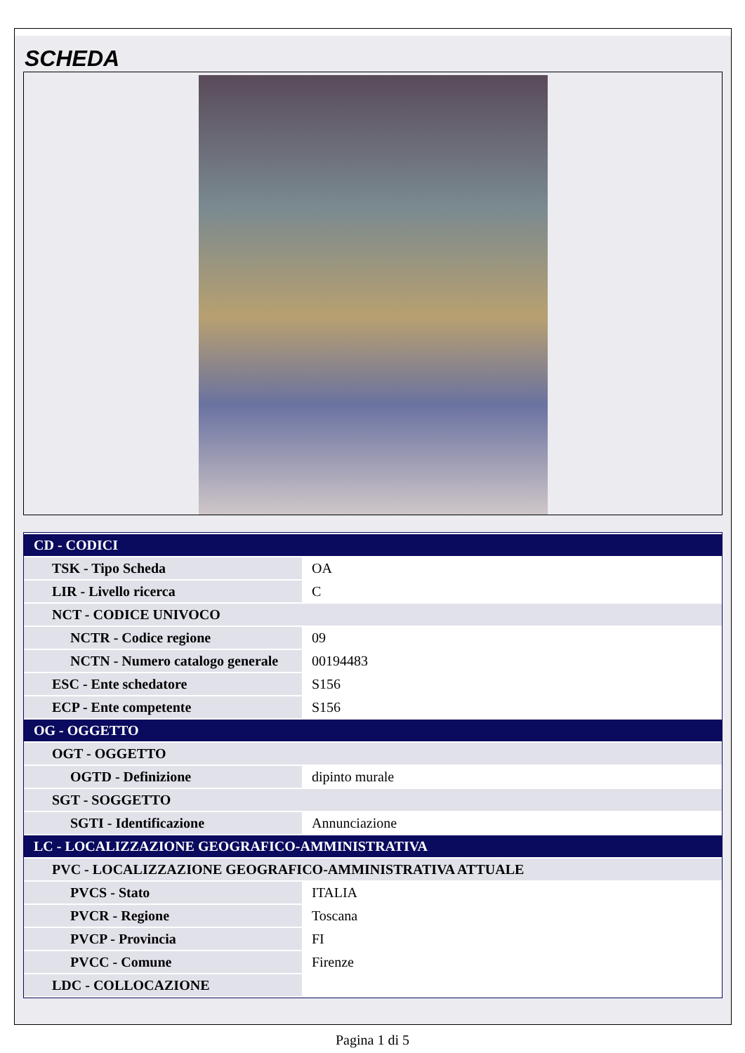SCHEDA
| CD - CODICI | |
| TSK - Tipo Scheda | OA |
| LIR - Livello ricerca | C |
| NCT - CODICE UNIVOCO | |
| NCTR - Codice regione | 09 |
| NCTN - Numero catalogo generale | 00194483 |
| ESC - Ente schedatore | S156 |
| ECP - Ente competente | S156 |
| OG - OGGETTO | |
| OGT - OGGETTO | |
| OGTD - Definizione | dipinto murale |
| SGT - SOGGETTO | |
| SGTI - Identificazione | Annunciazione |
| LC - LOCALIZZAZIONE GEOGRAFICO-AMMINISTRATIVA | |
| PVC - LOCALIZZAZIONE GEOGRAFICO-AMMINISTRATIVA ATTUALE | |
| PVCS - Stato | ITALIA |
| PVCR - Regione | Toscana |
| PVCP - Provincia | FI |
| PVCC - Comune | Firenze |
| LDC - COLLOCAZIONE | |
Pagina 1 di 5